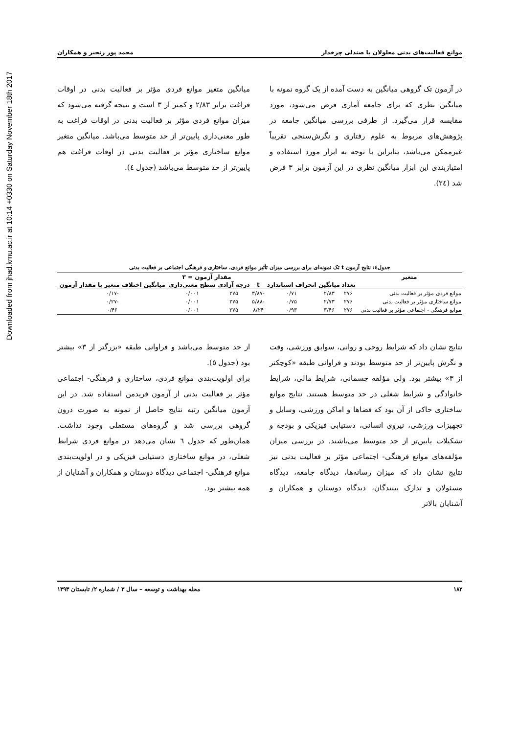Downloaded from jhad.kmu.ac.ir at 10:14 +0330 on Saturday November 18th 2017
موانع فعالیت‌های بدنی معلولان با صندلی چرخدار محمد پور رنجبر و همکاران
در آزمون تک گروهی میانگین به دست آمده از یک گروه نمونه با میانگین نظری که برای جامعه آماری فرض می‌شود، مورد مقایسه قرار می‌گیرد. از طرفی بررسی میانگین جامعه در پژوهش‌های مربوط به علوم رفتاری و نگرش‌سنجی تقریباً غیرممکن می‌باشد، بنابراین با توجه به ابزار مورد استفاده و امتیازبندی این ابزار میانگین نظری در این آزمون برابر ۳ فرض شد (٢٤).
میانگین متغیر موانع فردی مؤثر بر فعالیت بدنی در اوقات فراغت برابر ۲/۸۳ و کمتر از ۳ است و نتیجه گرفته می‌شود که میزان موانع فردی مؤثر بر فعالیت بدنی در اوقات فراغت به طور معنی‌داری پایین‌تر از حد متوسط می‌باشد. میانگین متغیر موانع ساختاری مؤثر بر فعالیت بدنی در اوقات فراغت هم پایین‌تر از حد متوسط می‌باشد (جدول ٤).
جدول٤: نتایج آزمون t تک نمونه‌ای برای بررسی میزان تأثیر موانع فردی، ساختاری و فرهنگی اجتماعی بر فعالیت بدنی
| متغیر | مقدار آزمون = ۳ | | | | | | |
| --- | --- | --- | --- | --- | --- | --- | --- |
| | تعداد | میانگین | انحراف استاندارد | t | درجه آزادی | سطح معنی‌داری | میانگین اختلاف متغیر با مقدار آزمون |
| موانع فردی مؤثر بر فعالیت بدنی | ۲۷۶ | ۲/۸۳ | ۰/۷۱ | -۳/۸۷ | ۲۷۵ | ۰/۰۰۱ | -۰/۱۷ |
| موانع ساختاری مؤثر بر فعالیت بدنی | ۲۷۶ | ۲/۷۳ | ۰/۷۵ | -۵/۸۸ | ۲۷۵ | ۰/۰۰۱ | -۰/۲۷ |
| موانع فرهنگی - اجتماعی مؤثر بر فعالیت بدنی | ۲۷۶ | ۳/۴۶ | ۰/۹۳ | ۸/۲۴ | ۲۷۵ | ۰/۰۰۱ | ۰/۴۶ |
نتایج نشان داد که شرایط روحی و روانی، سوابق ورزشی، وقت و نگرش پایین‌تر از حد متوسط بودند و فراوانی طبقه «کوچکتر از ۳» بیشتر بود. ولی مؤلفه جسمانی، شرایط مالی، شرایط خانوادگی و شرایط شغلی در حد متوسط هستند. نتایج موانع ساختاری حاکی از آن بود که فضاها و اماکن ورزشی، وسایل و تجهیزات ورزشی، نیروی انسانی، دستیابی فیزیکی و بودجه و تشکیلات پایین‌تر از حد متوسط می‌باشند. در بررسی میزان مؤلفه‌های موانع فرهنگی- اجتماعی مؤثر بر فعالیت بدنی نیز نتایج نشان داد که میزان رسانه‌ها، دیدگاه جامعه، دیدگاه مسئولان و تدارک بینندگان، دیدگاه دوستان و همکاران و آشنایان بالاتر
از حد متوسط می‌باشد و فراوانی طبقه «بزرگتر از ۳» بیشتر بود (جدول ٥).
برای اولویت‌بندی موانع فردی، ساختاری و فرهنگی- اجتماعی مؤثر بر فعالیت بدنی از آزمون فریدمن استفاده شد. در این آزمون میانگین رتبه نتایج حاصل از نمونه به صورت درون گروهی بررسی شد و گروه‌های مستقلی وجود نداشت. همان‌طور که جدول ٦ نشان می‌دهد در موانع فردی شرایط شغلی، در موانع ساختاری دستیابی فیزیکی و در اولویت‌بندی موانع فرهنگی- اجتماعی دیدگاه دوستان و همکاران و آشنایان از همه بیشتر بود.
۱۸۲ مجله بهداشت و توسعه – سال ۳ / شماره ۲/ تابستان ۱۳۹۳